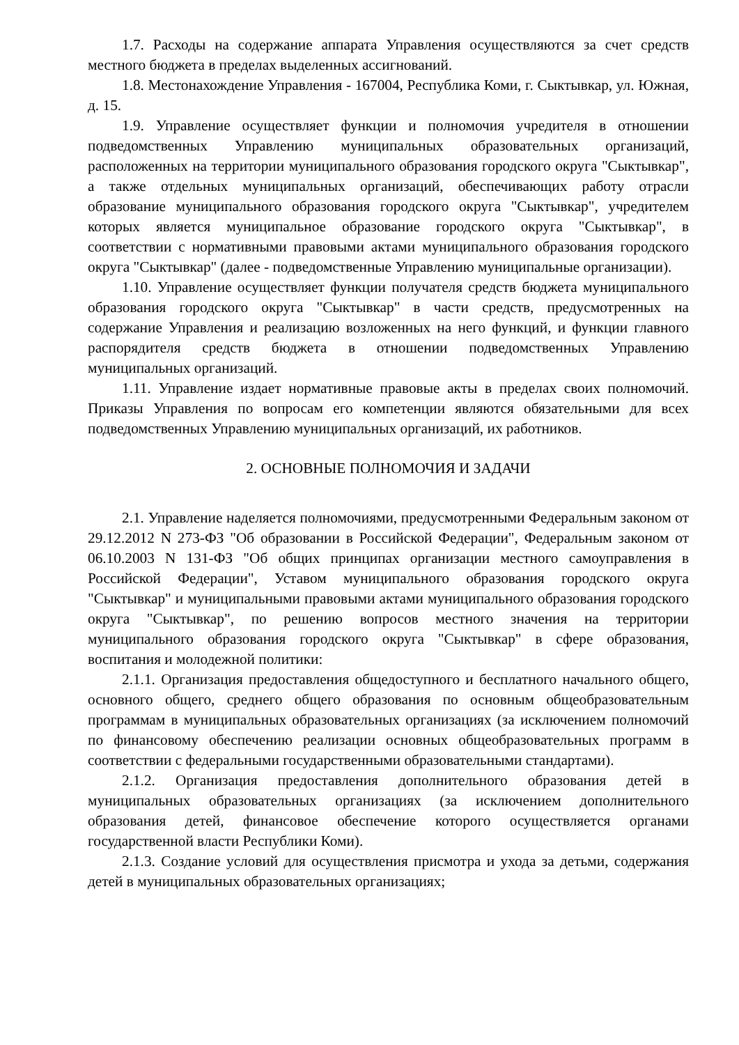1.7. Расходы на содержание аппарата Управления осуществляются за счет средств местного бюджета в пределах выделенных ассигнований.
1.8. Местонахождение Управления - 167004, Республика Коми, г. Сыктывкар, ул. Южная, д. 15.
1.9. Управление осуществляет функции и полномочия учредителя в отношении подведомственных Управлению муниципальных образовательных организаций, расположенных на территории муниципального образования городского округа "Сыктывкар", а также отдельных муниципальных организаций, обеспечивающих работу отрасли образование муниципального образования городского округа "Сыктывкар", учредителем которых является муниципальное образование городского округа "Сыктывкар", в соответствии с нормативными правовыми актами муниципального образования городского округа "Сыктывкар" (далее - подведомственные Управлению муниципальные организации).
1.10. Управление осуществляет функции получателя средств бюджета муниципального образования городского округа "Сыктывкар" в части средств, предусмотренных на содержание Управления и реализацию возложенных на него функций, и функции главного распорядителя средств бюджета в отношении подведомственных Управлению муниципальных организаций.
1.11. Управление издает нормативные правовые акты в пределах своих полномочий. Приказы Управления по вопросам его компетенции являются обязательными для всех подведомственных Управлению муниципальных организаций, их работников.
2. ОСНОВНЫЕ ПОЛНОМОЧИЯ И ЗАДАЧИ
2.1. Управление наделяется полномочиями, предусмотренными Федеральным законом от 29.12.2012 N 273-ФЗ "Об образовании в Российской Федерации", Федеральным законом от 06.10.2003 N 131-ФЗ "Об общих принципах организации местного самоуправления в Российской Федерации", Уставом муниципального образования городского округа "Сыктывкар" и муниципальными правовыми актами муниципального образования городского округа "Сыктывкар", по решению вопросов местного значения на территории муниципального образования городского округа "Сыктывкар" в сфере образования, воспитания и молодежной политики:
2.1.1. Организация предоставления общедоступного и бесплатного начального общего, основного общего, среднего общего образования по основным общеобразовательным программам в муниципальных образовательных организациях (за исключением полномочий по финансовому обеспечению реализации основных общеобразовательных программ в соответствии с федеральными государственными образовательными стандартами).
2.1.2. Организация предоставления дополнительного образования детей в муниципальных образовательных организациях (за исключением дополнительного образования детей, финансовое обеспечение которого осуществляется органами государственной власти Республики Коми).
2.1.3. Создание условий для осуществления присмотра и ухода за детьми, содержания детей в муниципальных образовательных организациях;